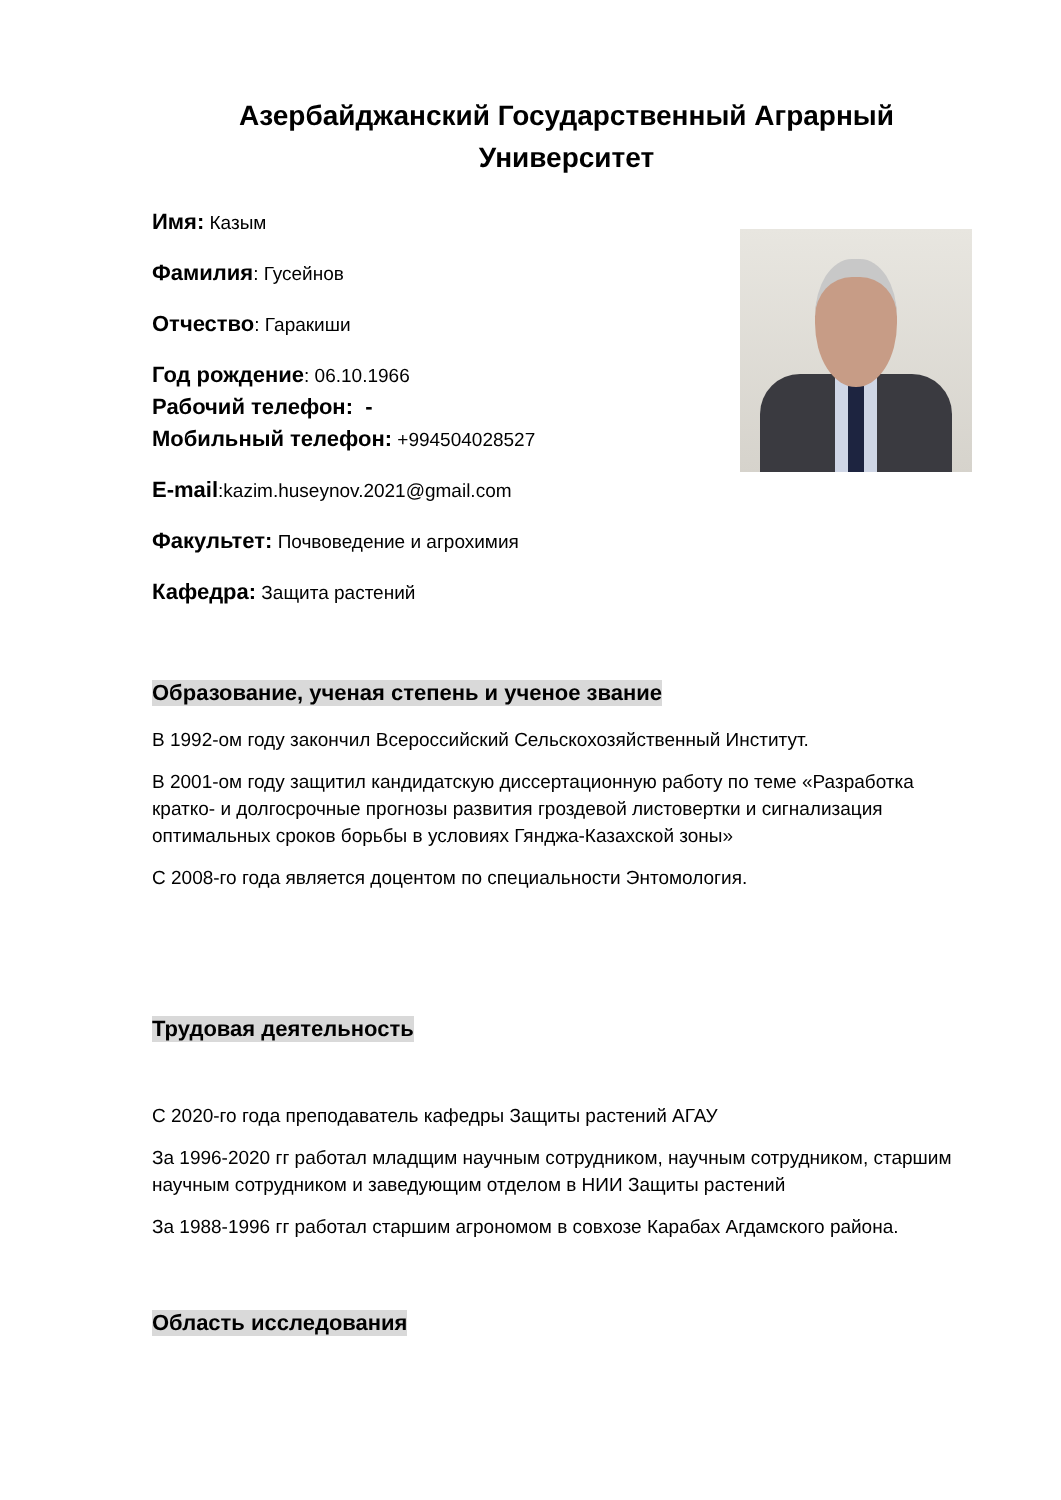Азербайджанский Государственный Аграрный
Университет
Имя: Казым
Фамилия: Гусейнов
Отчество: Гаракиши
Год рождение: 06.10.1966
Рабочий телефон: -
Мобильный телефон: +994504028527
E-mail:kazim.huseynov.2021@gmail.com
Факультет: Почвоведение и агрохимия
Кафедра: Защита растений
Образование, ученая степень и ученое звание
В 1992-ом году закончил Всероссийский Сельскохозяйственный Институт.
В 2001-ом году защитил кандидатскую диссертационную работу по теме «Разработка кратко- и долгосрочные прогнозы развития гроздевой листовертки и сигнализация оптимальных сроков борьбы в условиях Гянджа-Казахской зоны»
С 2008-го года является доцентом по специальности Энтомология.
Трудовая деятельность
С 2020-го года преподаватель кафедры Защиты растений АГАУ
За 1996-2020 гг работал младщим научным сотрудником, научным сотрудником, старшим научным сотрудником и заведующим отделом в НИИ Защиты растений
За 1988-1996 гг работал старшим агрономом в совхозе Карабах Агдамского района.
Область исследования